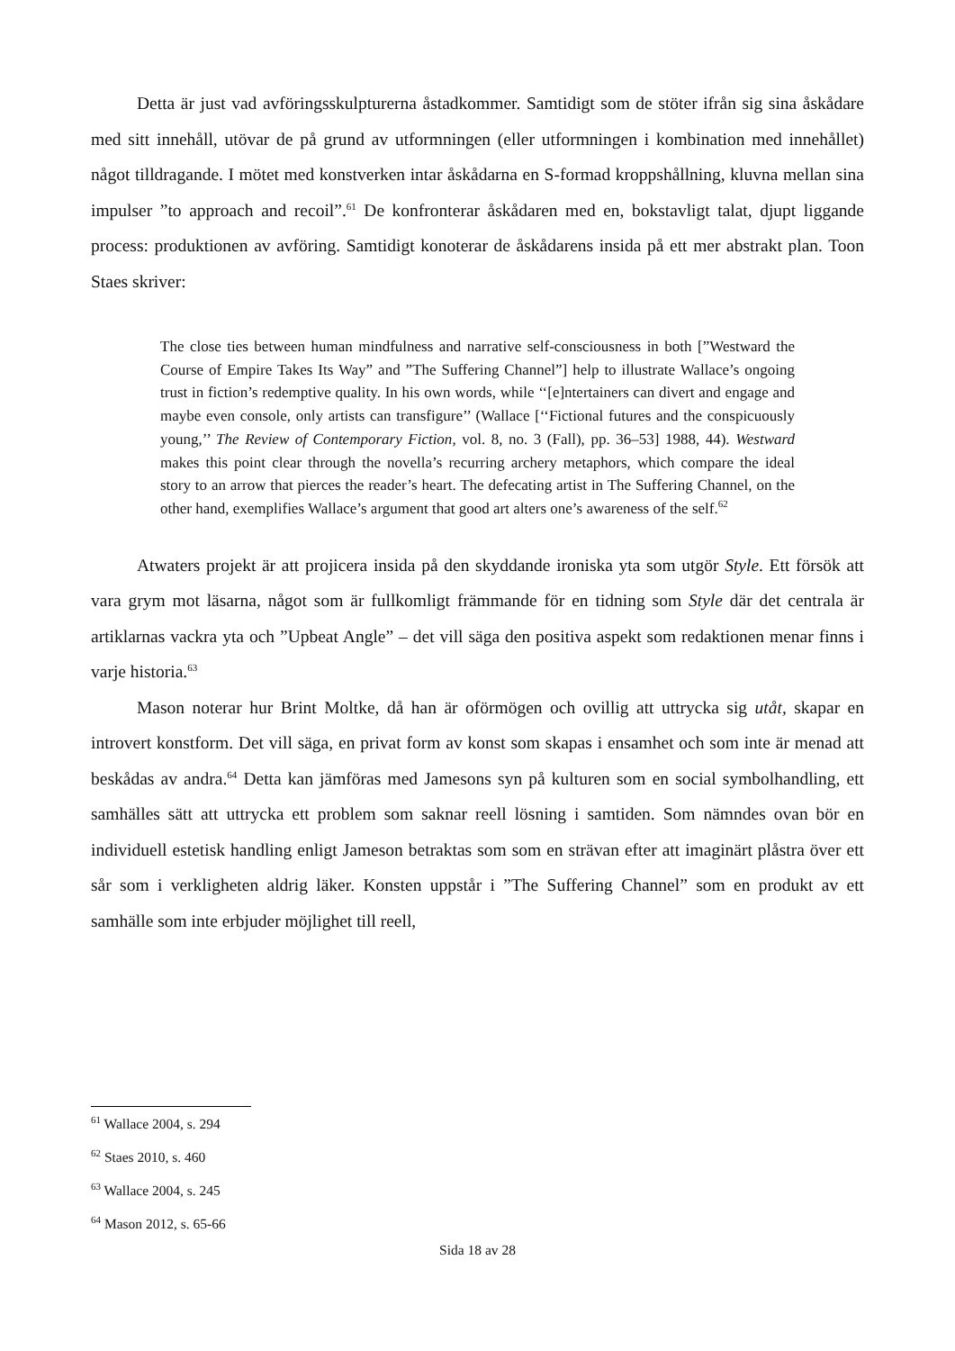Detta är just vad avföringsskulpturerna åstadkommer. Samtidigt som de stöter ifrån sig sina åskådare med sitt innehåll, utövar de på grund av utformningen (eller utformningen i kombination med innehållet) något tilldragande. I mötet med konstverken intar åskådarna en S-formad kroppshållning, kluvna mellan sina impulser ”to approach and recoil”.<sup>61</sup> De konfronterar åskådaren med en, bokstavligt talat, djupt liggande process: produktionen av avföring. Samtidigt konoterar de åskådarens insida på ett mer abstrakt plan. Toon Staes skriver:
The close ties between human mindfulness and narrative self-consciousness in both [”Westward the Course of Empire Takes Its Way” and ”The Suffering Channel”] help to illustrate Wallace’s ongoing trust in fiction’s redemptive quality. In his own words, while ‘‘[e]ntertainers can divert and engage and maybe even console, only artists can transfigure’’ (Wallace [‘‘Fictional futures and the conspicuously young,’’ The Review of Contemporary Fiction, vol. 8, no. 3 (Fall), pp. 36–53] 1988, 44). Westward makes this point clear through the novella’s recurring archery metaphors, which compare the ideal story to an arrow that pierces the reader’s heart. The defecating artist in The Suffering Channel, on the other hand, exemplifies Wallace’s argument that good art alters one’s awareness of the self.<sup>62</sup>
Atwaters projekt är att projicera insida på den skyddande ironiska yta som utgör Style. Ett försök att vara grym mot läsarna, något som är fullkomligt främmande för en tidning som Style där det centrala är artiklarnas vackra yta och ”Upbeat Angle” – det vill säga den positiva aspekt som redaktionen menar finns i varje historia.<sup>63</sup>
Mason noterar hur Brint Moltke, då han är oförmögen och ovillig att uttrycka sig utåt, skapar en introvert konstform. Det vill säga, en privat form av konst som skapas i ensamhet och som inte är menad att beskådas av andra.<sup>64</sup> Detta kan jämföras med Jamesons syn på kulturen som en social symbolhandling, ett samhälles sätt att uttrycka ett problem som saknar reell lösning i samtiden. Som nämndes ovan bör en individuell estetisk handling enligt Jameson betraktas som som en strävan efter att imaginärt plåstra över ett sår som i verkligheten aldrig läker. Konsten uppstår i ”The Suffering Channel” som en produkt av ett samhälle som inte erbjuder möjlighet till reell,
<sup>61</sup> Wallace 2004, s. 294
<sup>62</sup> Staes 2010, s. 460
<sup>63</sup> Wallace 2004, s. 245
<sup>64</sup> Mason 2012, s. 65-66
Sida 18 av 28